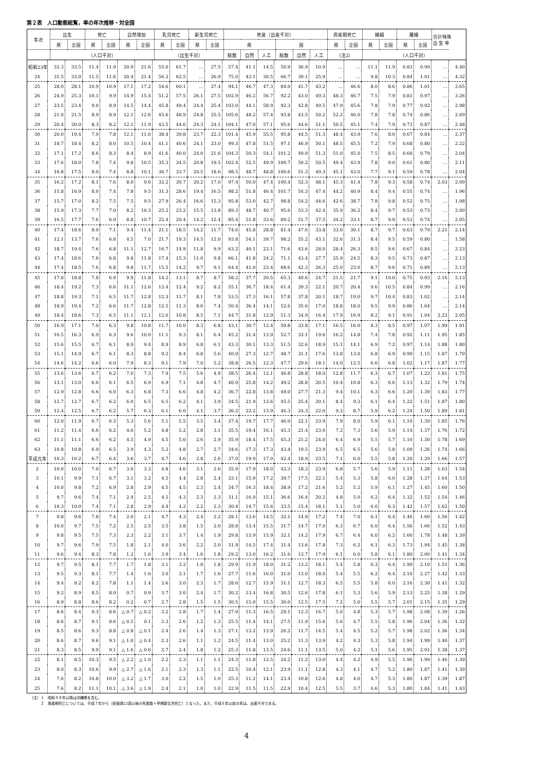第２表　人口動態総覧，率の年次推移・対全国
| 年次 | 出生 | | 死亡 | | 自然増加 | | 乳児死亡 | | 新生児死亡 | | 死産（出産千対） | | | | | | 周産期死亡 | | 婚姻 | | 離婚 | | 合計特殊 出 生 率 |
| --- | --- | --- | --- | --- | --- | --- | --- | --- | --- | --- | --- | --- | --- | --- | --- | --- | --- | --- | --- | --- | --- | --- | --- |
| | 県 | 全国 | 県 | 全国 | 県 | 全国 | 県 | 全国 | 県 | 全国 | 県 | | | 国 | | | 県 | 全国 | 県 | 全国 | 県 | 全国 | |
| | （人口千対） | | | | | | （出生千対） | | | | 総数 | 自然 | 人工 | 総数 | 自然 | 人工 | （注2） | | （人口千対） | | | | |
| 昭和23年 | 32.3 | 33.5 | 11.4 | 11.9 | 20.9 | 21.6 | 55.0 | 61.7 | … | 27.5 | 57.4 | 41.1 | 14.5 | 50.9 | 36.9 | 10.9 | … | … | 11.1 | 11.9 | 0.83 | 0.99 | … | 4.40 |
| 24 | 31.5 | 33.0 | 11.5 | 11.6 | 20.4 | 21.4 | 56.3 | 62.5 | … | 26.9 | 75.0 | 43.1 | 30.5 | 66.7 | 39.1 | 25.9 | … | … | 9.8 | 10.3 | 0.84 | 1.01 | … | 4.32 |
| 25 | 28.0 | 28.1 | 10.9 | 10.9 | 17.1 | 17.2 | 54.6 | 60.1 | … | 27.4 | 94.1 | 46.7 | 47.3 | 84.9 | 41.7 | 43.2 | … | 46.6 | 8.0 | 8.6 | 0.86 | 1.01 | … | 3.65 |
| 26 | 24.9 | 25.3 | 10.1 | 9.9 | 14.9 | 15.4 | 51.2 | 57.5 | 26.1 | 27.5 | 102.9 | 46.2 | 56.7 | 92.2 | 43.0 | 49.3 | 48.3 | 46.7 | 7.5 | 7.9 | 0.81 | 0.97 | … | 3.26 |
| 27 | 23.5 | 23.4 | 9.0 | 8.9 | 14.5 | 14.4 | 45.8 | 49.4 | 24.4 | 25.4 | 103.0 | 44.1 | 58.9 | 92.3 | 42.8 | 49.5 | 47.9 | 45.6 | 7.8 | 7.9 | 0.77 | 0.92 | … | 2.98 |
| 28 | 21.0 | 21.5 | 8.9 | 8.9 | 12.1 | 12.6 | 45.6 | 48.9 | 24.8 | 25.5 | 105.6 | 48.2 | 57.4 | 93.8 | 43.5 | 50.2 | 52.2 | 46.0 | 7.8 | 7.8 | 0.74 | 0.86 | … | 2.69 |
| 29 | 20.4 | 20.0 | 8.3 | 8.2 | 12.1 | 11.9 | 43.5 | 44.6 | 24.3 | 24.1 | 104.1 | 47.0 | 57.1 | 95.6 | 44.6 | 51.1 | 50.5 | 45.1 | 7.4 | 7.9 | 0.73 | 0.87 | … | 2.48 |
| 30 | 20.0 | 19.4 | 7.9 | 7.8 | 12.1 | 11.6 | 38.4 | 39.8 | 23.7 | 22.3 | 101.4 | 45.9 | 55.5 | 95.8 | 44.5 | 51.3 | 48.4 | 43.9 | 7.6 | 8.0 | 0.67 | 0.84 | … | 2.37 |
| 31 | 18.7 | 18.4 | 8.2 | 8.0 | 10.5 | 10.4 | 41.1 | 40.6 | 24.1 | 23.0 | 99.3 | 47.8 | 51.5 | 97.1 | 46.9 | 50.1 | 48.5 | 45.5 | 7.2 | 7.9 | 0.68 | 0.80 | … | 2.22 |
| 32 | 17.1 | 17.2 | 8.6 | 8.3 | 8.4 | 8.9 | 41.6 | 40.0 | 24.0 | 21.6 | 104.3 | 50.3 | 54.1 | 101.2 | 49.9 | 51.3 | 51.0 | 45.0 | 7.5 | 8.5 | 0.60 | 0.79 | … | 2.04 |
| 33 | 17.6 | 18.0 | 7.8 | 7.4 | 9.8 | 10.5 | 35.3 | 34.5 | 20.8 | 19.5 | 102.4 | 52.5 | 49.9 | 100.7 | 50.2 | 50.5 | 49.4 | 43.9 | 7.8 | 9.0 | 0.61 | 0.80 | … | 2.11 |
| 34 | 16.8 | 17.5 | 8.0 | 7.4 | 8.8 | 10.1 | 36.7 | 33.7 | 20.5 | 18.6 | 98.5 | 48.7 | 48.8 | 100.6 | 51.3 | 49.3 | 45.1 | 43.0 | 7.7 | 9.1 | 0.59 | 0.78 | … | 2.04 |
| 35 | 16.2 | 17.2 | 8.1 | 7.6 | 8.0 | 9.6 | 32.2 | 30.7 | 20.2 | 17.0 | 97.4 | 50.0 | 47.4 | 100.4 | 52.3 | 48.1 | 45.3 | 41.4 | 7.8 | 9.3 | 0.58 | 0.74 | 2.03 | 2.00 |
| 36 | 15.8 | 16.9 | 8.0 | 7.4 | 7.8 | 9.5 | 31.3 | 28.6 | 19.4 | 16.5 | 98.2 | 51.8 | 46.4 | 101.7 | 54.3 | 47.4 | 44.2 | 40.9 | 8.4 | 9.4 | 0.55 | 0.74 | … | 1.96 |
| 37 | 15.7 | 17.0 | 8.2 | 7.5 | 7.5 | 9.5 | 27.9 | 26.4 | 16.6 | 15.3 | 95.8 | 53.0 | 42.7 | 98.8 | 54.2 | 44.6 | 42.6 | 38.7 | 7.8 | 9.8 | 0.52 | 0.75 | … | 1.98 |
| 38 | 15.9 | 17.3 | 7.7 | 7.0 | 8.2 | 10.3 | 25.2 | 23.2 | 15.5 | 13.8 | 89.3 | 48.7 | 40.7 | 95.6 | 53.3 | 42.4 | 35.9 | 36.2 | 8.4 | 9.7 | 0.53 | 0.73 | … | 2.00 |
| 39 | 16.5 | 17.7 | 7.6 | 6.9 | 8.8 | 10.7 | 22.4 | 20.4 | 14.2 | 12.4 | 85.4 | 51.8 | 33.6 | 89.2 | 51.7 | 37.5 | 34.2 | 33.1 | 8.7 | 9.9 | 0.53 | 0.74 | … | 2.05 |
| 40 | 17.4 | 18.6 | 8.0 | 7.1 | 9.4 | 11.4 | 21.1 | 18.5 | 14.2 | 11.7 | 74.6 | 45.8 | 28.8 | 81.4 | 47.6 | 33.8 | 33.0 | 30.1 | 8.7 | 9.7 | 0.63 | 0.79 | 2.21 | 2.14 |
| 41 | 12.1 | 13.7 | 7.6 | 6.8 | 4.5 | 7.0 | 21.7 | 19.3 | 14.5 | 12.0 | 93.8 | 54.1 | 39.7 | 98.2 | 55.2 | 43.1 | 32.6 | 31.3 | 8.4 | 9.5 | 0.59 | 0.80 | … | 1.58 |
| 42 | 18.7 | 19.4 | 7.6 | 6.8 | 11.1 | 12.7 | 16.7 | 14.9 | 11.8 | 9.9 | 63.2 | 40.1 | 23.1 | 71.6 | 43.6 | 28.0 | 28.4 | 26.3 | 8.5 | 9.6 | 0.67 | 0.84 | … | 2.23 |
| 43 | 17.4 | 18.6 | 7.6 | 6.8 | 9.8 | 11.8 | 17.4 | 15.3 | 11.0 | 9.8 | 66.1 | 41.8 | 24.2 | 71.1 | 43.4 | 27.7 | 25.9 | 24.5 | 8.3 | 9.5 | 0.73 | 0.87 | … | 2.13 |
| 44 | 17.4 | 18.5 | 7.6 | 6.8 | 9.8 | 11.7 | 15.5 | 14.2 | 9.7 | 9.1 | 64.4 | 41.0 | 23.4 | 68.6 | 42.3 | 26.3 | 25.0 | 23.0 | 8.7 | 9.6 | 0.71 | 0.89 | … | 2.13 |
| 45 | 17.8 | 18.8 | 7.8 | 6.9 | 9.9 | 11.8 | 14.2 | 13.1 | 8.7 | 8.7 | 58.2 | 37.7 | 20.5 | 65.3 | 40.6 | 24.7 | 21.5 | 21.7 | 9.1 | 10.0 | 0.75 | 0.93 | 2.16 | 2.13 |
| 46 | 18.4 | 19.2 | 7.3 | 6.6 | 11.1 | 12.6 | 13.4 | 12.4 | 9.2 | 8.2 | 55.1 | 36.7 | 18.4 | 61.4 | 39.3 | 22.1 | 20.7 | 20.4 | 9.6 | 10.5 | 0.84 | 0.99 | … | 2.16 |
| 47 | 18.8 | 19.3 | 7.1 | 6.5 | 11.7 | 12.8 | 12.3 | 11.7 | 8.1 | 7.8 | 53.5 | 37.3 | 16.1 | 57.8 | 37.8 | 20.1 | 18.7 | 19.0 | 9.7 | 10.4 | 0.83 | 1.02 | … | 2.14 |
| 48 | 18.9 | 19.4 | 7.2 | 6.6 | 11.7 | 12.8 | 12.5 | 11.3 | 8.6 | 7.4 | 50.4 | 36.4 | 14.1 | 52.6 | 35.6 | 17.0 | 18.8 | 18.0 | 9.5 | 9.9 | 0.86 | 1.04 | … | 2.14 |
| 49 | 18.4 | 18.6 | 7.3 | 6.5 | 11.1 | 12.1 | 12.0 | 10.8 | 8.5 | 7.1 | 44.7 | 31.8 | 12.9 | 51.3 | 34.9 | 16.4 | 17.9 | 16.9 | 8.2 | 9.1 | 0.91 | 1.04 | 2.23 | 2.05 |
| 50 | 16.9 | 17.1 | 7.0 | 6.3 | 9.8 | 10.8 | 11.7 | 10.0 | 8.3 | 6.8 | 43.1 | 30.7 | 12.4 | 50.8 | 33.8 | 17.1 | 16.5 | 16.0 | 8.3 | 8.5 | 0.97 | 1.07 | 1.99 | 1.91 |
| 51 | 16.5 | 16.3 | 6.9 | 6.3 | 9.6 | 10.0 | 11.1 | 9.3 | 8.1 | 6.4 | 45.2 | 31.4 | 13.9 | 52.7 | 33.1 | 19.6 | 16.2 | 14.8 | 7.4 | 7.8 | 0.92 | 1.11 | 1.95 | 1.85 |
| 52 | 15.6 | 15.5 | 6.7 | 6.1 | 8.9 | 9.4 | 8.9 | 8.9 | 6.8 | 6.1 | 43.3 | 30.1 | 13.3 | 51.5 | 32.6 | 18.9 | 15.1 | 14.1 | 6.9 | 7.2 | 0.97 | 1.14 | 1.88 | 1.80 |
| 53 | 15.1 | 14.9 | 6.7 | 6.1 | 8.3 | 8.8 | 9.2 | 8.4 | 6.8 | 5.6 | 40.0 | 27.3 | 12.7 | 48.7 | 31.1 | 17.6 | 13.8 | 13.0 | 6.8 | 6.9 | 0.99 | 1.15 | 1.87 | 1.79 |
| 54 | 14.6 | 14.2 | 6.6 | 6.0 | 7.9 | 8.3 | 9.1 | 7.9 | 7.0 | 5.2 | 38.8 | 26.5 | 12.3 | 47.7 | 29.6 | 18.1 | 14.0 | 12.5 | 6.6 | 6.8 | 1.02 | 1.17 | 1.87 | 1.77 |
| 55 | 13.6 | 13.6 | 6.7 | 6.2 | 7.0 | 7.3 | 7.9 | 7.5 | 5.6 | 4.9 | 38.5 | 26.4 | 12.1 | 46.8 | 28.8 | 18.0 | 12.8 | 11.7 | 6.3 | 6.7 | 1.07 | 1.22 | 1.81 | 1.75 |
| 56 | 13.1 | 13.0 | 6.6 | 6.1 | 6.5 | 6.9 | 6.9 | 7.1 | 4.8 | 4.7 | 40.0 | 25.8 | 14.2 | 49.2 | 28.8 | 20.5 | 10.4 | 10.8 | 6.3 | 6.6 | 1.13 | 1.32 | 1.79 | 1.74 |
| 57 | 12.9 | 12.8 | 6.6 | 6.0 | 6.3 | 6.8 | 7.3 | 6.6 | 4.8 | 4.2 | 36.7 | 22.8 | 13.8 | 49.0 | 27.7 | 21.3 | 9.4 | 10.1 | 6.3 | 6.6 | 1.20 | 1.39 | 1.83 | 1.77 |
| 58 | 12.7 | 12.7 | 6.7 | 6.2 | 6.0 | 6.5 | 6.5 | 6.2 | 4.1 | 3.9 | 34.5 | 21.9 | 12.6 | 45.5 | 25.4 | 20.1 | 8.4 | 9.3 | 6.1 | 6.4 | 1.22 | 1.51 | 1.87 | 1.80 |
| 59 | 12.4 | 12.5 | 6.7 | 6.2 | 5.7 | 6.3 | 6.1 | 6.0 | 4.1 | 3.7 | 36.2 | 22.2 | 13.9 | 46.3 | 24.3 | 22.0 | 9.3 | 8.7 | 5.9 | 6.2 | 1.24 | 1.50 | 1.89 | 1.81 |
| 60 | 12.0 | 11.9 | 6.7 | 6.3 | 5.3 | 5.6 | 5.1 | 5.5 | 3.5 | 3.4 | 37.4 | 19.7 | 17.7 | 46.0 | 22.1 | 23.9 | 7.9 | 8.0 | 5.9 | 6.1 | 1.10 | 1.39 | 1.85 | 1.76 |
| 61 | 11.2 | 11.4 | 6.6 | 6.2 | 4.6 | 5.2 | 4.8 | 5.2 | 2.8 | 3.1 | 35.5 | 19.4 | 16.1 | 45.3 | 21.4 | 23.9 | 7.2 | 7.3 | 5.6 | 5.9 | 1.14 | 1.37 | 1.76 | 1.72 |
| 62 | 11.1 | 11.1 | 6.6 | 6.2 | 4.5 | 4.9 | 4.5 | 5.0 | 2.6 | 2.9 | 35.9 | 18.4 | 17.5 | 45.3 | 21.2 | 24.0 | 6.4 | 6.9 | 5.5 | 5.7 | 1.10 | 1.30 | 1.78 | 1.69 |
| 63 | 10.8 | 10.8 | 6.9 | 6.5 | 3.9 | 4.3 | 5.2 | 4.8 | 2.7 | 2.7 | 34.6 | 17.3 | 17.3 | 43.4 | 19.5 | 23.9 | 6.5 | 6.5 | 5.6 | 5.8 | 1.09 | 1.26 | 1.74 | 1.66 |
| 平成元年 | 10.3 | 10.2 | 6.7 | 6.4 | 3.6 | 3.7 | 4.7 | 4.6 | 2.8 | 2.6 | 37.0 | 19.9 | 17.0 | 42.4 | 18.9 | 23.5 | 7.1 | 6.0 | 5.5 | 5.8 | 1.20 | 1.29 | 1.66 | 1.57 |
| 2 | 10.0 | 10.0 | 7.0 | 6.7 | 3.0 | 3.3 | 4.8 | 4.6 | 3.1 | 2.6 | 35.9 | 17.9 | 18.0 | 42.3 | 18.3 | 23.9 | 6.8 | 5.7 | 5.6 | 5.9 | 1.11 | 1.28 | 1.63 | 1.54 |
| 3 | 10.1 | 9.9 | 7.1 | 6.7 | 3.1 | 3.2 | 4.5 | 4.4 | 2.8 | 2.4 | 33.1 | 15.9 | 17.2 | 39.7 | 17.5 | 22.1 | 5.4 | 5.3 | 5.8 | 6.0 | 1.28 | 1.37 | 1.64 | 1.53 |
| 4 | 10.0 | 9.8 | 7.2 | 6.9 | 2.8 | 2.9 | 4.5 | 4.5 | 2.3 | 2.4 | 34.7 | 16.3 | 18.4 | 38.9 | 17.2 | 21.6 | 5.2 | 5.2 | 5.9 | 6.1 | 1.27 | 1.45 | 1.60 | 1.50 |
| 5 | 9.7 | 9.6 | 7.4 | 7.1 | 2.4 | 2.5 | 4.5 | 4.3 | 2.3 | 2.3 | 31.1 | 16.0 | 15.1 | 36.6 | 16.4 | 20.2 | 4.8 | 5.0 | 6.2 | 6.4 | 1.32 | 1.52 | 1.54 | 1.46 |
| 6 | 10.3 | 10.0 | 7.4 | 7.1 | 2.8 | 2.9 | 4.4 | 4.2 | 2.2 | 2.3 | 30.4 | 14.7 | 15.6 | 33.5 | 15.4 | 18.1 | 5.1 | 5.0 | 6.0 | 6.3 | 1.42 | 1.57 | 1.62 | 1.50 |
| 7 | 9.8 | 9.6 | 7.8 | 7.4 | 2.0 | 2.1 | 4.7 | 4.3 | 2.4 | 2.2 | 28.1 | 13.6 | 14.5 | 32.1 | 14.9 | 17.2 | 7.4 | 7.0 | 6.1 | 6.4 | 1.46 | 1.60 | 1.56 | 1.42 |
| 8 | 10.0 | 9.7 | 7.5 | 7.2 | 2.5 | 2.5 | 3.5 | 3.8 | 1.5 | 2.0 | 28.8 | 13.4 | 15.5 | 31.7 | 14.7 | 17.0 | 6.3 | 6.7 | 6.0 | 6.4 | 1.56 | 1.66 | 1.52 | 1.43 |
| 9 | 9.8 | 9.5 | 7.5 | 7.3 | 2.3 | 2.2 | 3.1 | 3.7 | 1.4 | 1.9 | 29.8 | 13.9 | 15.9 | 32.1 | 14.2 | 17.9 | 6.7 | 6.4 | 6.0 | 6.2 | 1.60 | 1.78 | 1.48 | 1.39 |
| 10 | 9.7 | 9.6 | 7.9 | 7.5 | 1.8 | 2.1 | 4.0 | 3.6 | 2.2 | 2.0 | 31.9 | 14.5 | 17.4 | 31.4 | 13.6 | 17.8 | 7.3 | 6.2 | 6.1 | 6.3 | 1.73 | 1.94 | 1.45 | 1.38 |
| 11 | 9.6 | 9.4 | 8.3 | 7.8 | 1.2 | 1.6 | 3.9 | 3.4 | 1.6 | 1.8 | 29.2 | 13.0 | 16.2 | 31.6 | 13.7 | 17.9 | 6.1 | 6.0 | 5.8 | 6.1 | 1.80 | 2.00 | 1.41 | 1.34 |
| 12 | 9.7 | 9.5 | 8.1 | 7.7 | 1.7 | 1.8 | 3.1 | 3.2 | 1.8 | 1.8 | 29.9 | 11.9 | 18.0 | 31.2 | 13.2 | 18.1 | 5.4 | 5.8 | 6.3 | 6.4 | 1.99 | 2.10 | 1.51 | 1.36 |
| 13 | 9.5 | 9.3 | 8.1 | 7.7 | 1.4 | 1.6 | 3.0 | 3.1 | 1.7 | 1.6 | 27.7 | 11.6 | 16.0 | 31.0 | 13.0 | 18.0 | 5.4 | 5.5 | 6.2 | 6.4 | 2.10 | 2.27 | 1.42 | 1.33 |
| 14 | 9.4 | 9.2 | 8.2 | 7.8 | 1.1 | 1.4 | 3.6 | 3.0 | 2.3 | 1.7 | 28.6 | 12.7 | 15.9 | 31.1 | 12.7 | 18.3 | 6.5 | 5.5 | 5.8 | 6.0 | 2.16 | 2.30 | 1.41 | 1.32 |
| 15 | 9.2 | 8.9 | 8.5 | 8.0 | 0.7 | 0.9 | 3.7 | 3.0 | 2.4 | 1.7 | 30.2 | 13.4 | 16.8 | 30.5 | 12.6 | 17.8 | 6.1 | 5.3 | 5.6 | 5.9 | 2.13 | 2.25 | 1.38 | 1.29 |
| 16 | 8.9 | 8.8 | 8.6 | 8.2 | 0.2 | 0.7 | 2.7 | 2.8 | 1.5 | 1.5 | 30.5 | 15.0 | 15.5 | 30.0 | 12.5 | 17.5 | 7.2 | 5.0 | 5.5 | 5.7 | 2.01 | 2.15 | 1.35 | 1.29 |
| 17 | 8.6 | 8.4 | 9.3 | 8.6 | △ 0.7 | △ 0.2 | 3.2 | 2.8 | 1.7 | 1.4 | 27.9 | 11.3 | 16.5 | 29.1 | 12.3 | 16.7 | 5.0 | 4.8 | 5.3 | 5.7 | 1.98 | 2.08 | 1.39 | 1.26 |
| 18 | 8.6 | 8.7 | 9.1 | 8.6 | △ 0.5 | 0.1 | 2.3 | 2.6 | 1.2 | 1.3 | 25.5 | 11.4 | 14.1 | 27.5 | 11.9 | 15.6 | 5.6 | 4.7 | 5.5 | 5.8 | 1.96 | 2.04 | 1.36 | 1.32 |
| 19 | 8.5 | 8.6 | 9.3 | 8.8 | △ 0.8 | △ 0.1 | 2.4 | 2.6 | 1.4 | 1.3 | 27.1 | 13.2 | 13.9 | 26.2 | 11.7 | 14.5 | 5.4 | 4.5 | 5.2 | 5.7 | 1.98 | 2.02 | 1.36 | 1.34 |
| 20 | 8.6 | 8.7 | 9.6 | 9.1 | △ 1.0 | △ 0.4 | 2.3 | 2.6 | 1.1 | 1.2 | 24.5 | 11.4 | 13.0 | 25.2 | 11.3 | 13.9 | 4.2 | 4.3 | 5.3 | 5.8 | 1.94 | 1.99 | 1.40 | 1.37 |
| 21 | 8.3 | 8.5 | 9.9 | 9.1 | △ 1.6 | △ 0.6 | 2.7 | 2.4 | 1.8 | 1.2 | 25.3 | 11.8 | 13.5 | 24.6 | 11.1 | 13.5 | 5.0 | 4.2 | 5.1 | 5.6 | 1.95 | 2.01 | 1.38 | 1.37 |
| 22 | 8.1 | 8.5 | 10.3 | 9.5 | △ 2.2 | △ 1.0 | 2.2 | 2.3 | 1.1 | 1.1 | 24.3 | 11.8 | 12.5 | 24.2 | 11.2 | 13.0 | 4.4 | 4.2 | 4.9 | 5.5 | 1.96 | 1.99 | 1.46 | 1.39 |
| 23 | 8.0 | 8.3 | 10.6 | 9.9 | △ 2.7 | △ 1.6 | 2.1 | 2.3 | 1.3 | 1.1 | 22.5 | 10.4 | 12.1 | 23.9 | 11.1 | 12.8 | 4.3 | 4.1 | 4.7 | 5.2 | 1.80 | 1.87 | 1.41 | 1.39 |
| 24 | 7.6 | 8.2 | 10.8 | 10.0 | △ 3.2 | △ 1.7 | 3.0 | 2.2 | 1.5 | 1.0 | 25.3 | 11.2 | 14.1 | 23.4 | 10.8 | 12.6 | 4.8 | 4.0 | 4.7 | 5.3 | 1.80 | 1.87 | 1.39 | 1.87 |
| 25 | 7.6 | 8.2 | 11.1 | 10.1 | △ 3.6 | △ 1.9 | 2.4 | 2.1 | 1.0 | 1.0 | 22.9 | 11.5 | 11.5 | 22.9 | 10.4 | 12.5 | 5.5 | 3.7 | 4.6 | 5.3 | 1.80 | 1.84 | 1.41 | 1.43 |
（注）１　昭和４８年以降は沖縄県を含む。
　　　２　周産期死亡については、平成７年から（妊娠満22週以後の死産数＋早期新生児死亡）となった。また、平成６年以前の率は、出産千対である。
4